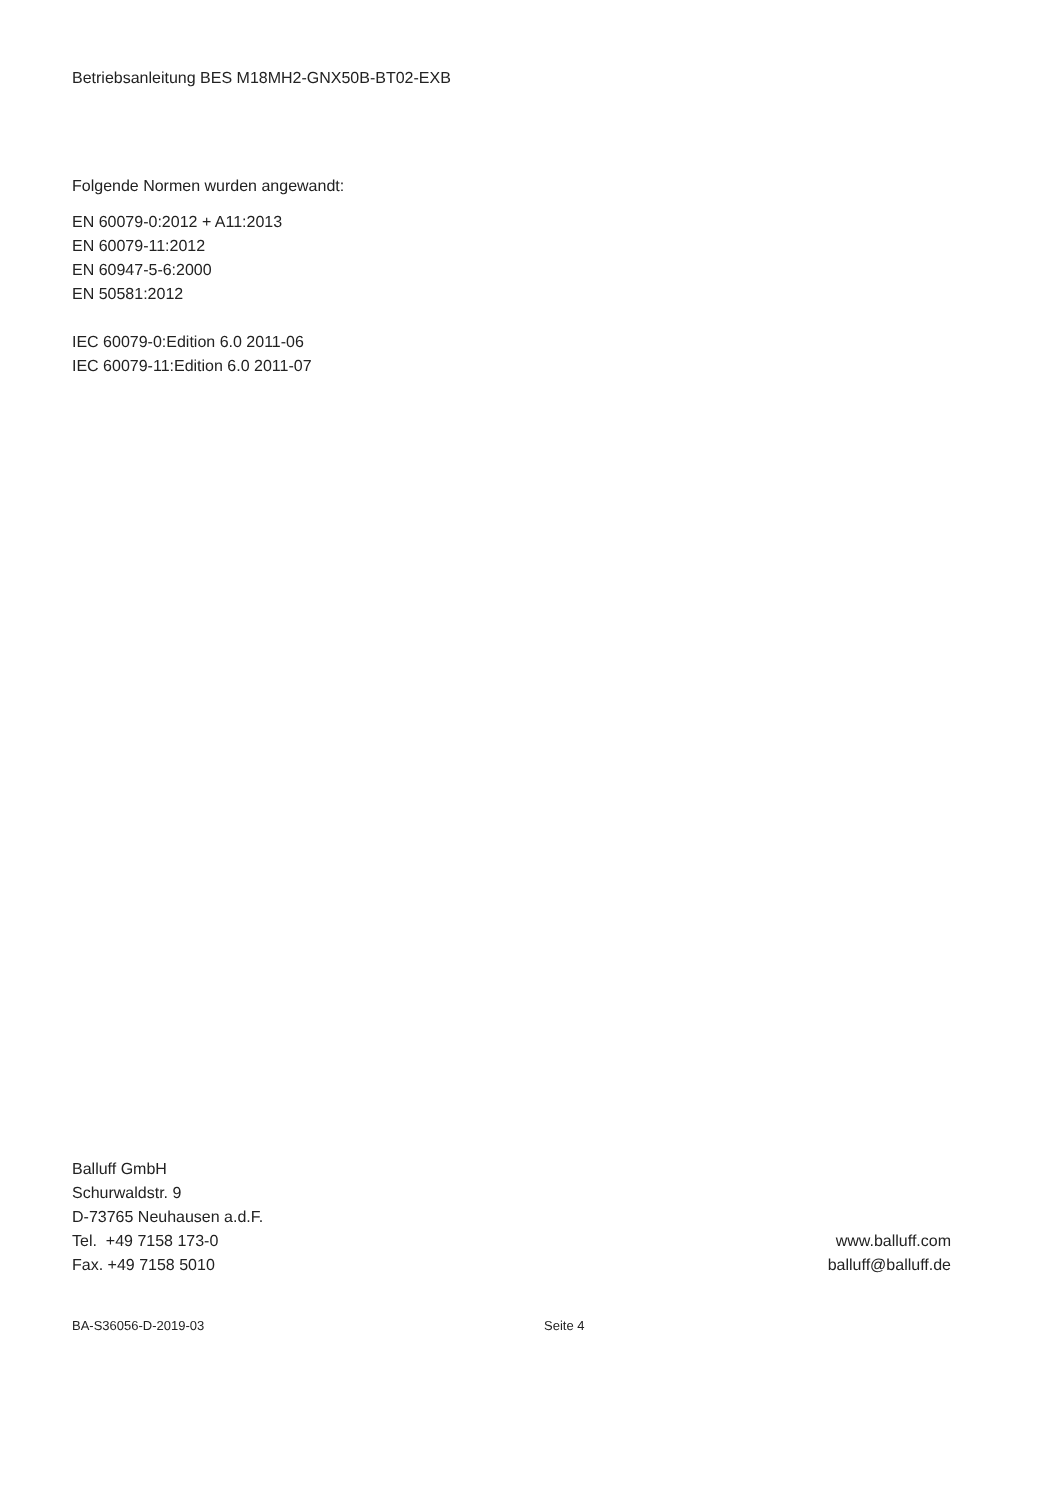Betriebsanleitung BES M18MH2-GNX50B-BT02-EXB
Folgende Normen wurden angewandt:
EN 60079-0:2012 + A11:2013
EN 60079-11:2012
EN 60947-5-6:2000
EN 50581:2012
IEC 60079-0:Edition 6.0 2011-06
IEC 60079-11:Edition 6.0 2011-07
Balluff GmbH
Schurwaldstr. 9
D-73765 Neuhausen a.d.F.
Tel. +49 7158 173-0
Fax. +49 7158 5010
www.balluff.com
balluff@balluff.de
BA-S36056-D-2019-03 Seite 4